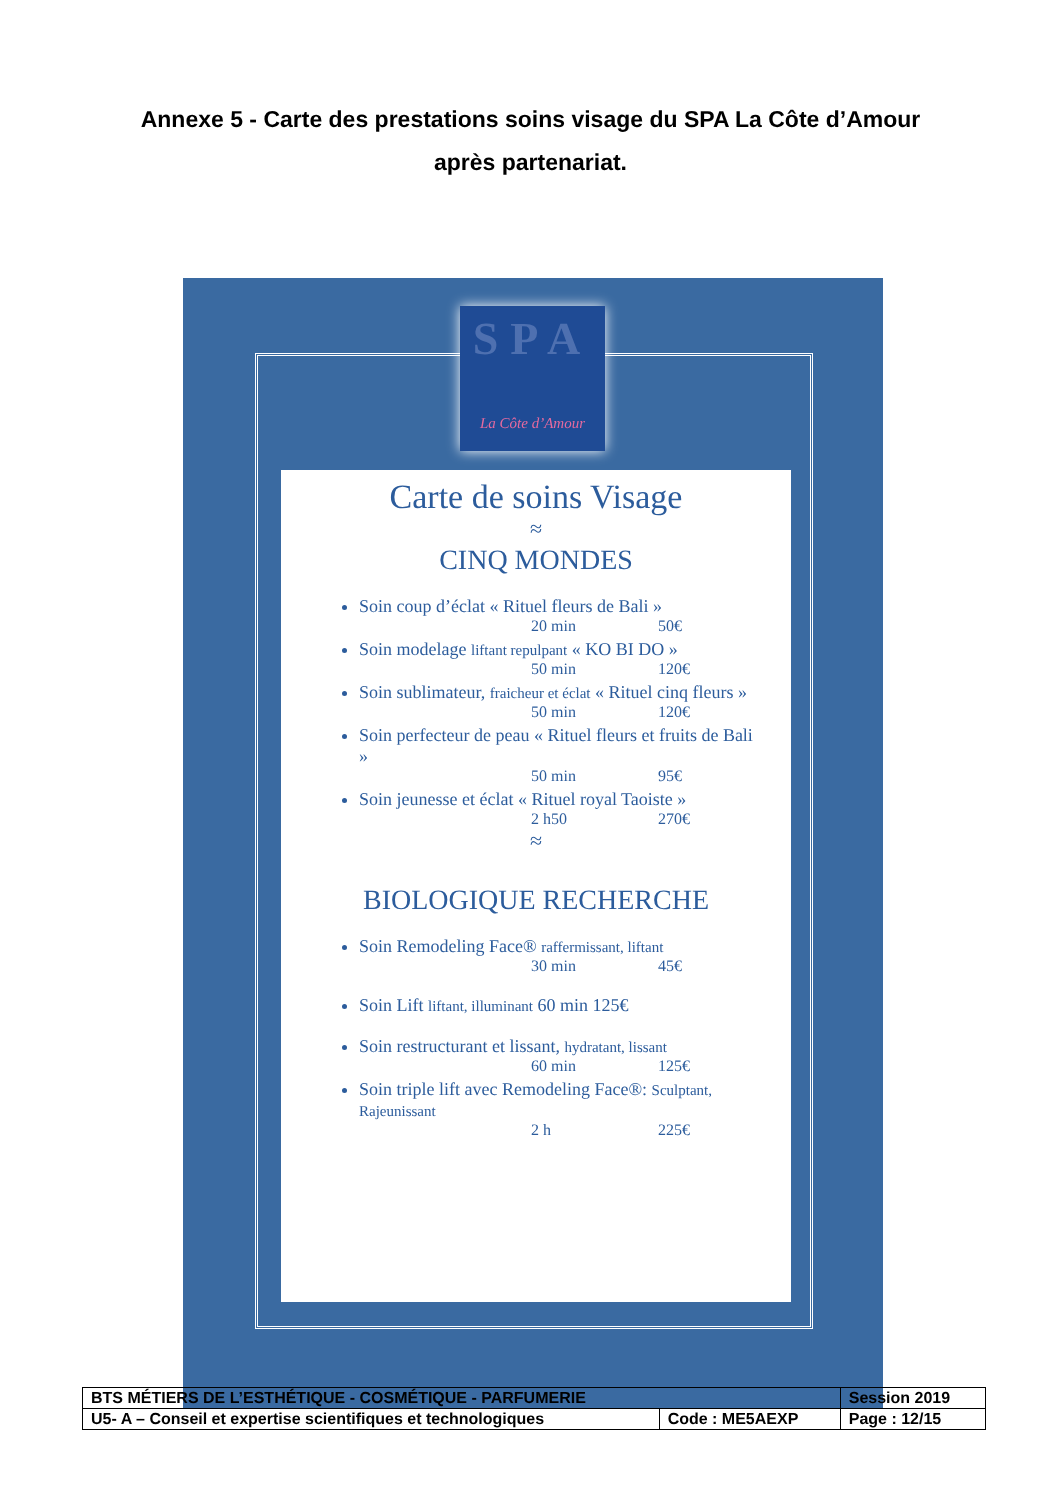Annexe 5 - Carte des prestations soins visage du SPA La Côte d’Amour
après partenariat.
SPA
La Côte d’Amour
Carte de soins Visage
≈
CINQ MONDES
Soin coup d’éclat « Rituel fleurs de Bali »
20 min 50€
Soin modelage liftant repulpant « KO BI DO »
50 min 120€
Soin sublimateur, fraicheur et éclat « Rituel cinq fleurs »
50 min 120€
Soin perfecteur de peau « Rituel fleurs et fruits de Bali »
50 min 95€
Soin jeunesse et éclat « Rituel royal Taoiste »
2 h50 270€
≈
BIOLOGIQUE RECHERCHE
Soin Remodeling Face® raffermissant, liftant
30 min 45€
Soin Lift liftant, illuminant 60 min 125€
Soin restructurant et lissant, hydratant, lissant
60 min 125€
Soin triple lift avec Remodeling Face®: Sculptant, Rajeunissant
2 h 225€
| BTS MÉTIERS DE L’ESTHÉTIQUE - COSMÉTIQUE - PARFUMERIE | | Session 2019 |
| U5- A – Conseil et expertise scientifiques et technologiques | Code : ME5AEXP | Page : 12/15 |